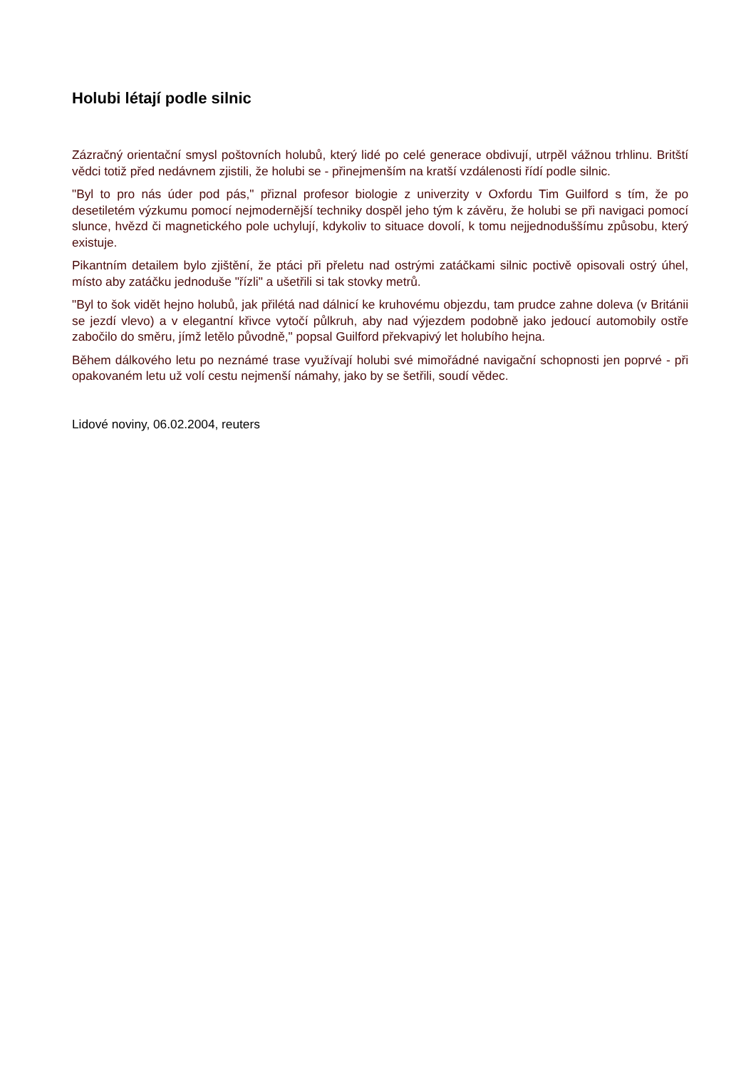Holubi létají podle silnic
Zázračný orientační smysl poštovních holubů, který lidé po celé generace obdivují, utrpěl vážnou trhlinu. Britští vědci totiž před nedávnem zjistili, že holubi se - přinejmenším na kratší vzdálenosti řídí podle silnic.
"Byl to pro nás úder pod pás," přiznal profesor biologie z univerzity v Oxfordu Tim Guilford s tím, že po desetiletém výzkumu pomocí nejmodernější techniky dospěl jeho tým k závěru, že holubi se při navigaci pomocí slunce, hvězd či magnetického pole uchylují, kdykoliv to situace dovolí, k tomu nejjednoduššímu způsobu, který existuje.
Pikantním detailem bylo zjištění, že ptáci při přeletu nad ostrými zatáčkami silnic poctivě opisovali ostrý úhel, místo aby zatáčku jednoduše "řízli" a ušetřili si tak stovky metrů.
"Byl to šok vidět hejno holubů, jak přilétá nad dálnicí ke kruhovému objezdu, tam prudce zahne doleva (v Británii se jezdí vlevo) a v elegantní křivce vytočí půlkruh, aby nad výjezdem podobně jako jedoucí automobily ostře zabočilo do směru, jímž letělo původně," popsal Guilford překvapivý let holubího hejna.
Během dálkového letu po neznámé trase využívají holubi své mimořádné navigační schopnosti jen poprvé - při opakovaném letu už volí cestu nejmenší námahy, jako by se šetřili, soudí vědec.
Lidové noviny, 06.02.2004, reuters